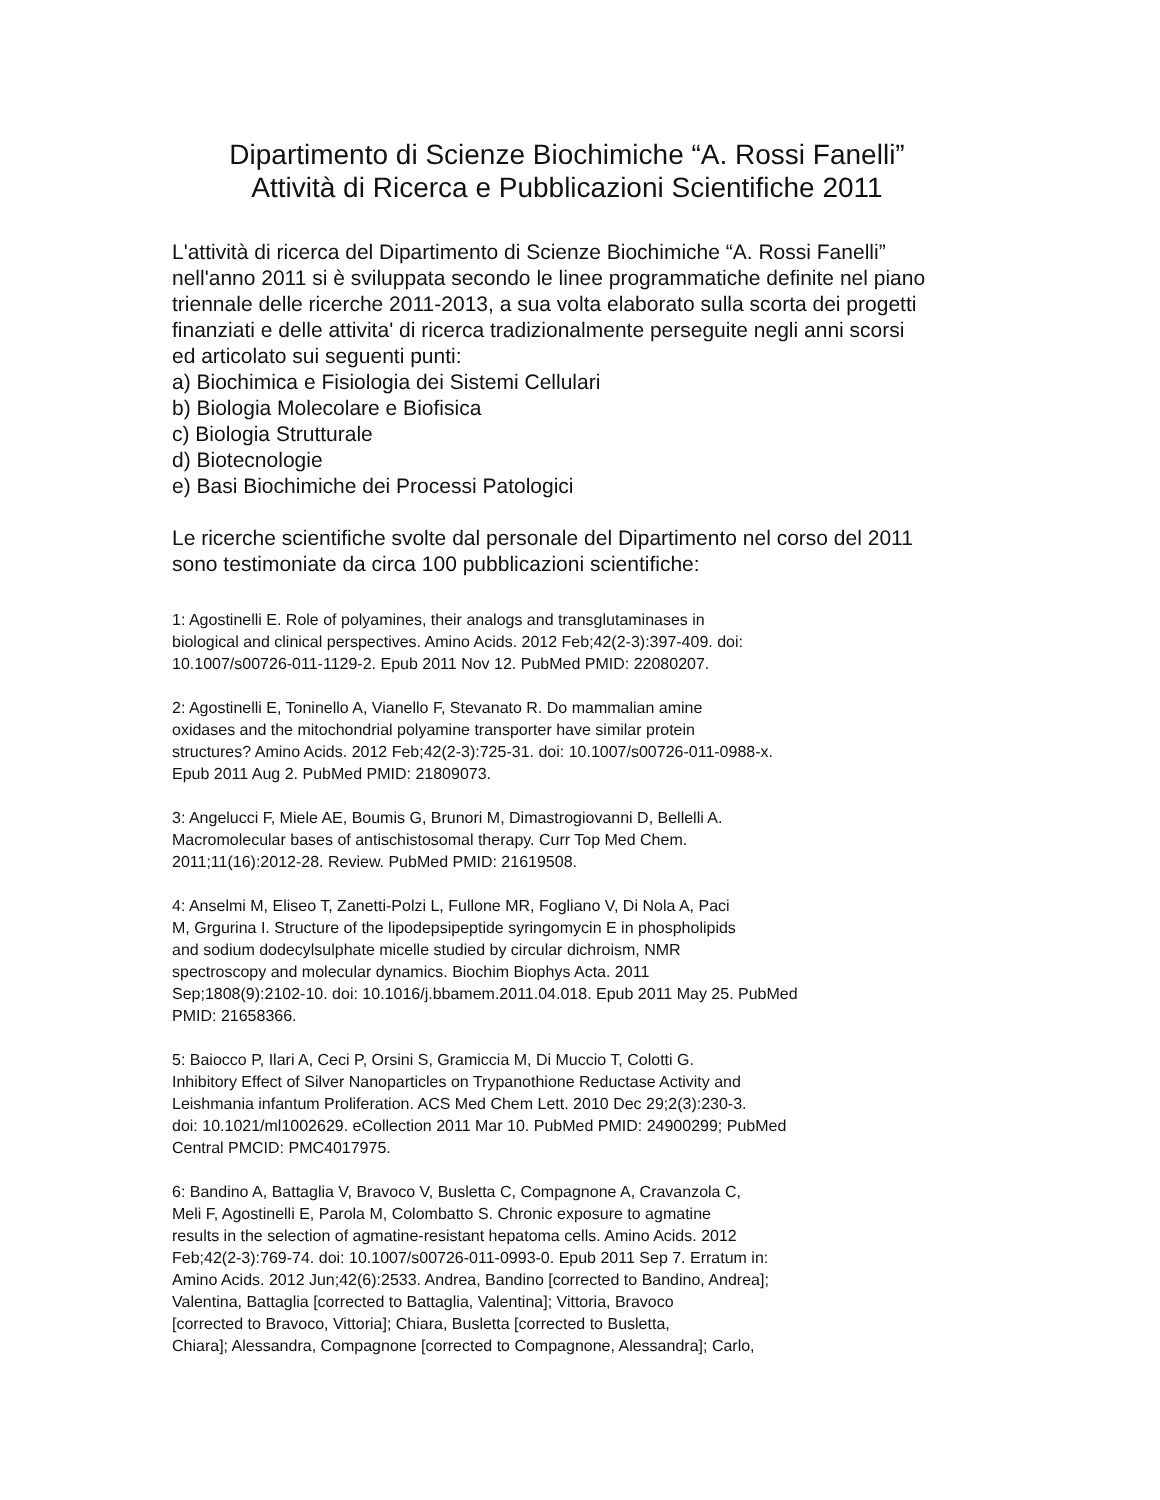Dipartimento di Scienze Biochimiche “A. Rossi Fanelli”
Attività di Ricerca e Pubblicazioni Scientifiche 2011
L'attività di ricerca del Dipartimento di Scienze Biochimiche “A. Rossi Fanelli” nell'anno 2011 si è sviluppata secondo le linee programmatiche definite nel piano triennale delle ricerche 2011-2013, a sua volta elaborato sulla scorta dei progetti finanziati e delle attivita' di ricerca tradizionalmente perseguite negli anni scorsi ed articolato sui seguenti punti:
a) Biochimica e Fisiologia dei Sistemi Cellulari
b) Biologia Molecolare e Biofisica
c) Biologia Strutturale
d) Biotecnologie
e) Basi Biochimiche dei Processi Patologici
Le ricerche scientifiche svolte dal personale del Dipartimento nel corso del 2011 sono testimoniate da circa 100 pubblicazioni scientifiche:
1: Agostinelli E. Role of polyamines, their analogs and transglutaminases in
biological and clinical perspectives. Amino Acids. 2012 Feb;42(2-3):397-409. doi:
10.1007/s00726-011-1129-2. Epub 2011 Nov 12. PubMed PMID: 22080207.
2: Agostinelli E, Toninello A, Vianello F, Stevanato R. Do mammalian amine
oxidases and the mitochondrial polyamine transporter have similar protein
structures? Amino Acids. 2012 Feb;42(2-3):725-31. doi: 10.1007/s00726-011-0988-x.
Epub 2011 Aug 2. PubMed PMID: 21809073.
3: Angelucci F, Miele AE, Boumis G, Brunori M, Dimastrogiovanni D, Bellelli A.
Macromolecular bases of antischistosomal therapy. Curr Top Med Chem.
2011;11(16):2012-28. Review. PubMed PMID: 21619508.
4: Anselmi M, Eliseo T, Zanetti-Polzi L, Fullone MR, Fogliano V, Di Nola A, Paci
M, Grgurina I. Structure of the lipodepsipeptide syringomycin E in phospholipids
and sodium dodecylsulphate micelle studied by circular dichroism, NMR
spectroscopy and molecular dynamics. Biochim Biophys Acta. 2011
Sep;1808(9):2102-10. doi: 10.1016/j.bbamem.2011.04.018. Epub 2011 May 25. PubMed
PMID: 21658366.
5: Baiocco P, Ilari A, Ceci P, Orsini S, Gramiccia M, Di Muccio T, Colotti G.
Inhibitory Effect of Silver Nanoparticles on Trypanothione Reductase Activity and
Leishmania infantum Proliferation. ACS Med Chem Lett. 2010 Dec 29;2(3):230-3.
doi: 10.1021/ml1002629. eCollection 2011 Mar 10. PubMed PMID: 24900299; PubMed
Central PMCID: PMC4017975.
6: Bandino A, Battaglia V, Bravoco V, Busletta C, Compagnone A, Cravanzola C,
Meli F, Agostinelli E, Parola M, Colombatto S. Chronic exposure to agmatine
results in the selection of agmatine-resistant hepatoma cells. Amino Acids. 2012
Feb;42(2-3):769-74. doi: 10.1007/s00726-011-0993-0. Epub 2011 Sep 7. Erratum in:
Amino Acids. 2012 Jun;42(6):2533. Andrea, Bandino [corrected to Bandino, Andrea];
Valentina, Battaglia [corrected to Battaglia, Valentina]; Vittoria, Bravoco
[corrected to Bravoco, Vittoria]; Chiara, Busletta [corrected to Busletta,
Chiara]; Alessandra, Compagnone [corrected to Compagnone, Alessandra]; Carlo,